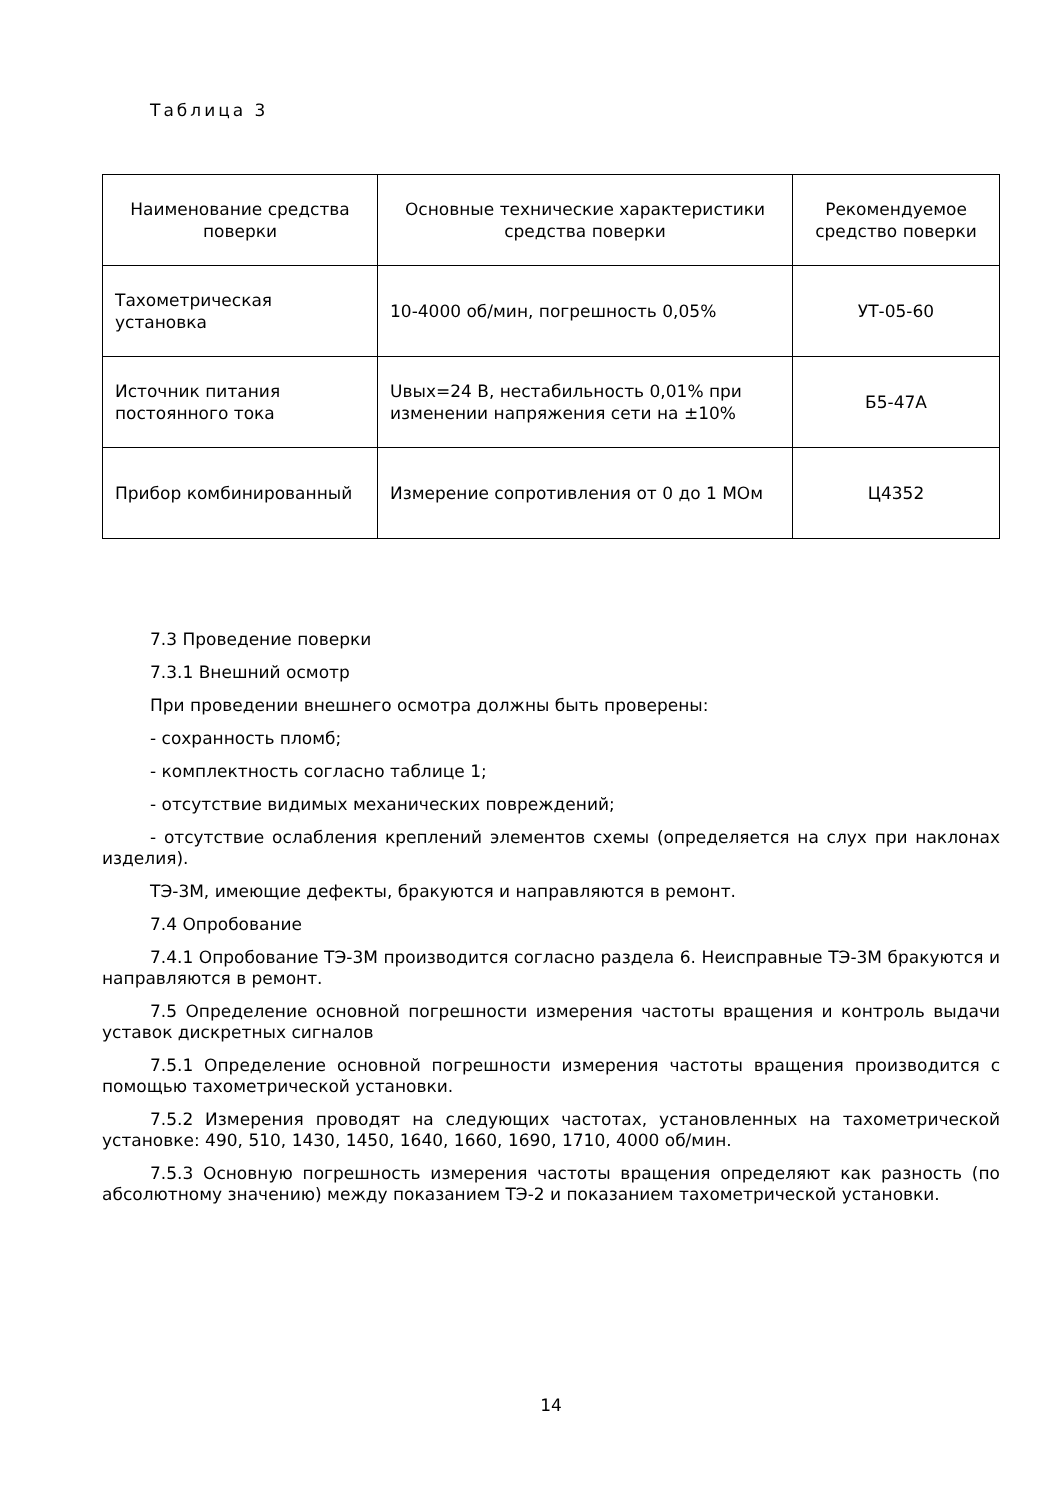Таблица 3
| Наименование средства поверки | Основные технические характеристики средства поверки | Рекомендуемое средство поверки |
| --- | --- | --- |
| Тахометрическая установка | 10-4000 об/мин, погрешность 0,05% | УТ-05-60 |
| Источник питания постоянного тока | Uвых=24 В, нестабильность 0,01% при изменении напряжения сети на ±10% | Б5-47А |
| Прибор комбинированный | Измерение сопротивления от 0 до 1 МОм | Ц4352 |
7.3 Проведение поверки
7.3.1 Внешний осмотр
При проведении внешнего осмотра должны быть проверены:
- сохранность пломб;
- комплектность согласно таблице 1;
- отсутствие видимых механических повреждений;
- отсутствие ослабления креплений элементов схемы (определяется на слух при наклонах изделия).
ТЭ-3М, имеющие дефекты, бракуются и направляются в ремонт.
7.4 Опробование
7.4.1 Опробование ТЭ-3М производится согласно раздела 6. Неисправные ТЭ-3М бракуются и направляются в ремонт.
7.5 Определение основной погрешности измерения частоты вращения и контроль выдачи уставок дискретных сигналов
7.5.1 Определение основной погрешности измерения частоты вращения производится с помощью тахометрической установки.
7.5.2 Измерения проводят на следующих частотах, установленных на тахометрической установке: 490, 510, 1430, 1450, 1640, 1660, 1690, 1710, 4000 об/мин.
7.5.3 Основную погрешность измерения частоты вращения определяют как разность (по абсолютному значению) между показанием ТЭ-2 и показанием тахометрической установки.
14